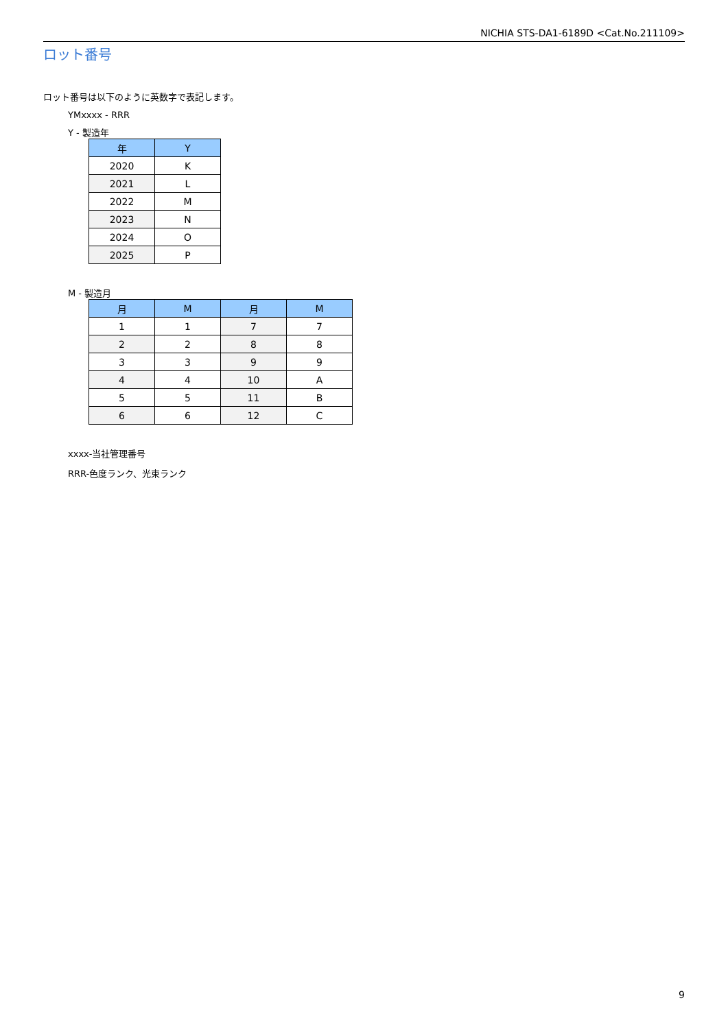NICHIA STS-DA1-6189D <Cat.No.211109>
ロット番号
ロット番号は以下のように英数字で表記します。
YMxxxx - RRR
Y - 製造年
| 年 | Y |
| --- | --- |
| 2020 | K |
| 2021 | L |
| 2022 | M |
| 2023 | N |
| 2024 | O |
| 2025 | P |
M - 製造月
| 月 | M | 月 | M |
| --- | --- | --- | --- |
| 1 | 1 | 7 | 7 |
| 2 | 2 | 8 | 8 |
| 3 | 3 | 9 | 9 |
| 4 | 4 | 10 | A |
| 5 | 5 | 11 | B |
| 6 | 6 | 12 | C |
xxxx-当社管理番号
RRR-色度ランク、光束ランク
9